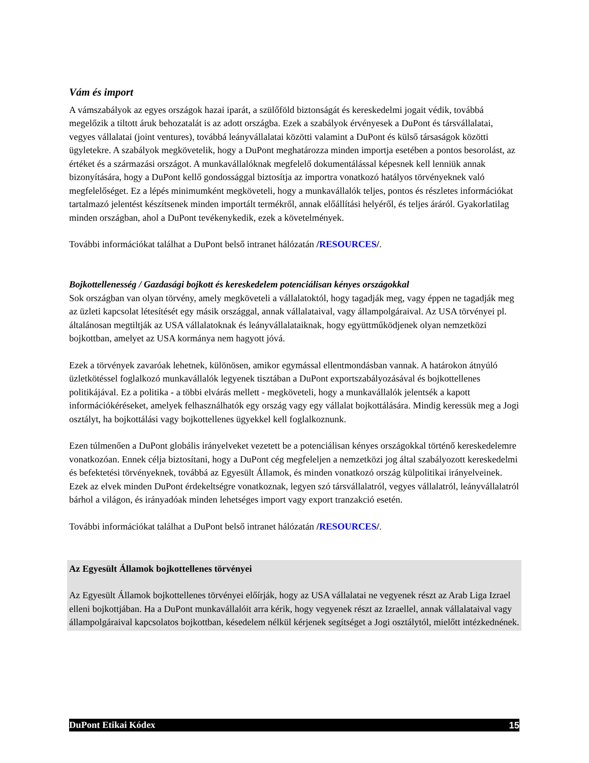Vám és import
A vámszabályok az egyes országok hazai iparát, a szülőföld biztonságát és kereskedelmi jogait védik, továbbá megelőzik a tiltott áruk behozatalát is az adott országba. Ezek a szabályok érvényesek a DuPont és társvállalatai, vegyes vállalatai (joint ventures), továbbá leányvállalatai közötti valamint a DuPont és külső társaságok közötti ügyletekre. A szabályok megkövetelik, hogy a DuPont meghatározza minden importja esetében a pontos besorolást, az értéket és a származási országot. A munkavállalóknak megfelelő dokumentálással képesnek kell lenniük annak bizonyítására, hogy a DuPont kellő gondossággal biztosítja az importra vonatkozó hatályos törvényeknek való megfelelőséget. Ez a lépés minimumként megköveteli, hogy a munkavállalók teljes, pontos és részletes információkat tartalmazó jelentést készítsenek minden importált termékről, annak előállítási helyéről, és teljes áráról. Gyakorlatilag minden országban, ahol a DuPont tevékenykedik, ezek a követelmények.
További információkat találhat a DuPont belső intranet hálózatán /RESOURCES/.
Bojkottellenesség / Gazdasági bojkott és kereskedelem potenciálisan kényes országokkal
Sok országban van olyan törvény, amely megköveteli a vállalatoktól, hogy tagadják meg, vagy éppen ne tagadják meg az üzleti kapcsolat létesítését egy másik országgal, annak vállalataival, vagy állampolgáraival. Az USA törvényei pl. általánosan megtiltják az USA vállalatoknak és leányvállalataiknak, hogy együttműködjenek olyan nemzetközi bojkottban, amelyet az USA kormánya nem hagyott jóvá.
Ezek a törvények zavaróak lehetnek, különösen, amikor egymással ellentmondásban vannak. A határokon átnyúló üzletkötéssel foglalkozó munkavállalók legyenek tisztában a DuPont exportszabályozásával és bojkottellenes politikájával. Ez a politika - a többi elvárás mellett - megköveteli, hogy a munkavállalók jelentsék a kapott információkéréseket, amelyek felhasználhatók egy ország vagy egy vállalat bojkottálására. Mindig keressük meg a Jogi osztályt, ha bojkottálási vagy bojkottellenes ügyekkel kell foglalkoznunk.
Ezen túlmenően a DuPont globális irányelveket vezetett be a potenciálisan kényes országokkal történő kereskedelemre vonatkozóan. Ennek célja biztosítani, hogy a DuPont cég megfeleljen a nemzetközi jog által szabályozott kereskedelmi és befektetési törvényeknek, továbbá az Egyesült Államok, és minden vonatkozó ország külpolitikai irányelveinek. Ezek az elvek minden DuPont érdekeltségre vonatkoznak, legyen szó társvállalatról, vegyes vállalatról, leányvállalatról bárhol a világon, és irányadóak minden lehetséges import vagy export tranzakció esetén.
További információkat találhat a DuPont belső intranet hálózatán /RESOURCES/.
Az Egyesült Államok bojkottellenes törvényei
Az Egyesült Államok bojkottellenes törvényei előírják, hogy az USA vállalatai ne vegyenek részt az Arab Liga Izrael elleni bojkottjában. Ha a DuPont munkavállalóit arra kérik, hogy vegyenek részt az Izraellel, annak vállalataival vagy állampolgáraival kapcsolatos bojkottban, késedelem nélkül kérjenek segítséget a Jogi osztálytól, mielőtt intézkednének.
DuPont Etikai Kódex 15